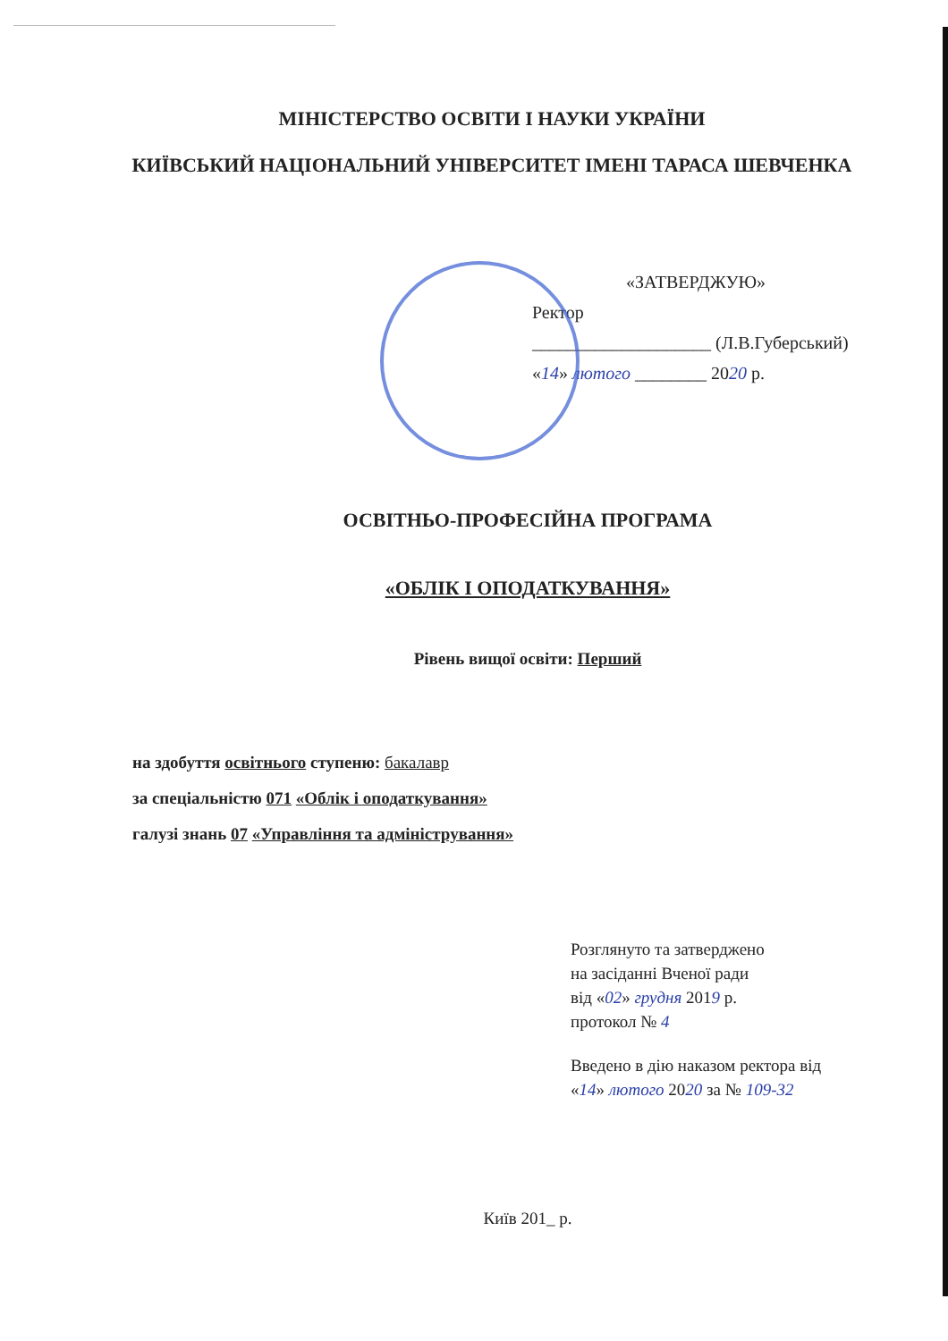МІНІСТЕРСТВО ОСВІТИ І НАУКИ УКРАЇНИ
КИЇВСЬКИЙ НАЦІОНАЛЬНИЙ УНІВЕРСИТЕТ ІМЕНІ ТАРАСА ШЕВЧЕНКА
«ЗАТВЕРДЖУЮ»
Ректор
____________________ (Л.В.Губерський)
«14» лютого ________ 2020 р.
ОСВІТНЬО-ПРОФЕСІЙНА ПРОГРАМА
«ОБЛІК І ОПОДАТКУВАННЯ»
Рівень вищої освіти: Перший
на здобуття освітнього ступеню: бакалавр
за спеціальністю 071 «Облік і оподаткування»
галузі знань 07 «Управління та адміністрування»
Розглянуто та затверджено
на засіданні Вченої ради
від «02» грудня 2019 р.
протокол № 4
Введено в дію наказом ректора від
«14» лютого 2020 за № 109-32
Київ 201_ р.